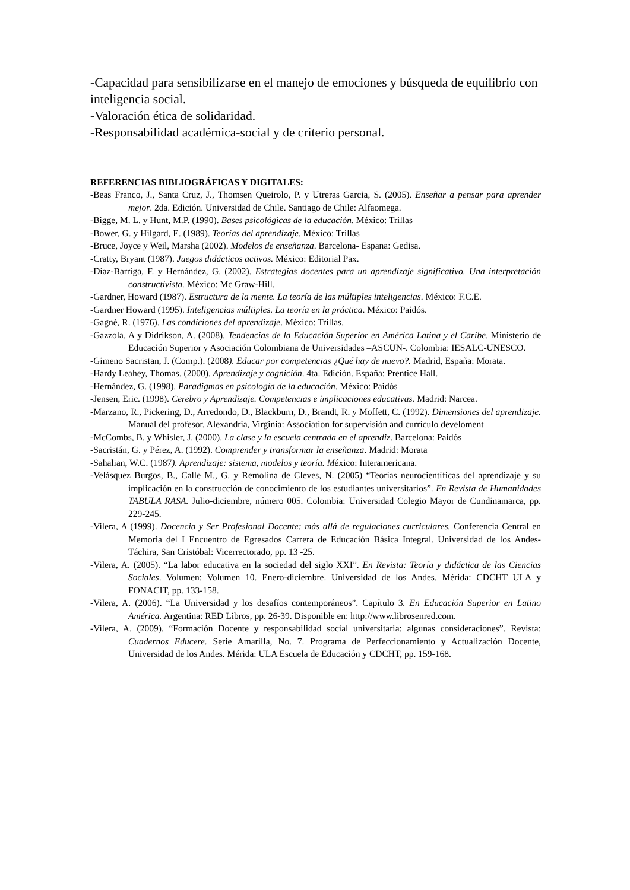-Capacidad para sensibilizarse en el manejo de emociones y búsqueda de equilibrio con inteligencia social.
-Valoración ética de solidaridad.
-Responsabilidad académica-social y de criterio personal.
REFERENCIAS BIBLIOGRÁFICAS Y DIGITALES:
-Beas Franco, J., Santa Cruz, J., Thomsen Queirolo, P. y Utreras Garcia, S. (2005). Enseñar a pensar para aprender mejor. 2da. Edición. Universidad de Chile. Santiago de Chile: Alfaomega.
-Bigge, M. L. y Hunt, M.P. (1990). Bases psicológicas de la educación. México: Trillas
-Bower, G. y Hilgard, E. (1989). Teorías del aprendizaje. México: Trillas
-Bruce, Joyce y Weil, Marsha (2002). Modelos de enseñanza. Barcelona- Espana: Gedisa.
-Cratty, Bryant (1987). Juegos didácticos activos. México: Editorial Pax.
-Díaz-Barriga, F. y Hernández, G. (2002). Estrategias docentes para un aprendizaje significativo. Una interpretación constructivista. México: Mc Graw-Hill.
-Gardner, Howard (1987). Estructura de la mente. La teoría de las múltiples inteligencias. México: F.C.E.
-Gardner Howard (1995). Inteligencias múltiples. La teoría en la práctica. México: Paidós.
-Gagné, R. (1976). Las condiciones del aprendizaje. México: Trillas.
-Gazzola, A y Didrikson, A. (2008). Tendencias de la Educación Superior en América Latina y el Caribe. Ministerio de Educación Superior y Asociación Colombiana de Universidades –ASCUN-. Colombia: IESALC-UNESCO.
-Gimeno Sacristan, J. (Comp.). (2008). Educar por competencias ¿Qué hay de nuevo?. Madrid, España: Morata.
-Hardy Leahey, Thomas. (2000). Aprendizaje y cognición. 4ta. Edición. España: Prentice Hall.
-Hernández, G. (1998). Paradigmas en psicología de la educación. México: Paidós
-Jensen, Eric. (1998). Cerebro y Aprendizaje. Competencias e implicaciones educativas. Madrid: Narcea.
-Marzano, R., Pickering, D., Arredondo, D., Blackburn, D., Brandt, R. y Moffett, C. (1992). Dimensiones del aprendizaje. Manual del profesor. Alexandria, Virginia: Association for supervisión and currículo develoment
-McCombs, B. y Whisler, J. (2000). La clase y la escuela centrada en el aprendiz. Barcelona: Paidós
-Sacristán, G. y Pérez, A. (1992). Comprender y transformar la enseñanza. Madrid: Morata
-Sahalian, W.C. (1987). Aprendizaje: sistema, modelos y teoría. México: Interamericana.
-Velásquez Burgos, B., Calle M., G. y Remolina de Cleves, N. (2005) “Teorías neurocientíficas del aprendizaje y su implicación en la construcción de conocimiento de los estudiantes universitarios”. En Revista de Humanidades TABULA RASA. Julio-diciembre, número 005. Colombia: Universidad Colegio Mayor de Cundinamarca, pp. 229-245.
-Vilera, A (1999). Docencia y Ser Profesional Docente: más allá de regulaciones curriculares. Conferencia Central en Memoria del I Encuentro de Egresados Carrera de Educación Básica Integral. Universidad de los Andes- Táchira, San Cristóbal: Vicerrectorado, pp. 13 -25.
-Vilera, A. (2005). “La labor educativa en la sociedad del siglo XXI”. En Revista: Teoría y didáctica de las Ciencias Sociales. Volumen: Volumen 10. Enero-diciembre. Universidad de los Andes. Mérida: CDCHT ULA y FONACIT, pp. 133-158.
-Vilera, A. (2006). “La Universidad y los desafíos contemporáneos”. Capítulo 3. En Educación Superior en Latino América. Argentina: RED Libros, pp. 26-39. Disponible en: http://www.librosenred.com.
-Vilera, A. (2009). “Formación Docente y responsabilidad social universitaria: algunas consideraciones”. Revista: Cuadernos Educere. Serie Amarilla, No. 7. Programa de Perfeccionamiento y Actualización Docente, Universidad de los Andes. Mérida: ULA Escuela de Educación y CDCHT, pp. 159-168.